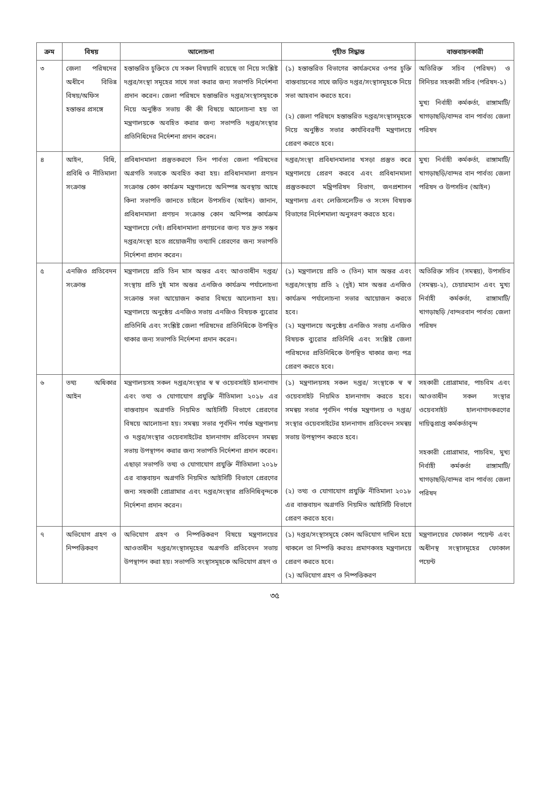| ক্রম | বিষয় | আলোচনা | গৃহীত সিদ্ধান্ত | বাস্তবায়নকারী |
| --- | --- | --- | --- | --- |
| ৩ | জেলা পরিষদের অধীনে বিভিন্ন বিষয়/অফিস হস্তান্তর প্রসঙ্গে | হস্তান্তরিত চুক্তিতে যে সকল বিষয়াদি রয়েছে তা নিয়ে সংশ্লিষ্ট দপ্তর/সংস্থা সমূহের সাথে সভা করার জন্য সভাপতি নির্দেশনা প্রদান করেন। জেলা পরিষদে হস্তান্তরিত দপ্তর/সংস্থাসমূহকে নিয়ে অনুষ্ঠিত সভায় কী কী বিষয়ে আলোচনা হয় তা মন্ত্রণালয়কে অবহিত করার জন্য সভাপতি দপ্তর/সংস্থার প্রতিনিধিদের নির্দেশনা প্রদান করেন। | (১) হস্তান্তরিত বিভাগের কার্যক্রমের ওপর চুক্তি বাস্তবায়নের সাথে জড়িত দপ্তর/সংস্থাসমূহকে নিয়ে সভা আহবান করতে হবে। (২) জেলা পরিষদে হস্তান্তরিত দপ্তর/সংস্থাসমূহকে নিয়ে অনুষ্ঠিত সভার কার্যবিবরণী মন্ত্রণালয়ে প্রেরণ করতে হবে। | অতিরিক্ত সচিব (পরিষদ) ও সিনিয়র সহকারী সচিব (পরিষদ-১) মুখ্য নির্বাহী কর্মকর্তা, রাঙ্গামাটি/খাগড়াছড়ি/বান্দর বান পার্বত্য জেলা পরিষদ |
| ৪ | আইন, বিধি, প্রবিধি ও নীতিমালা সংক্রান্ত | প্রবিধানমালা প্রস্তুতকরণে তিন পার্বত্য জেলা পরিষদের অগ্রগতি সভাকে অবহিত করা হয়। প্রবিধানমালা প্রণয়ন সংক্রান্ত কোন কার্যক্রম মন্ত্রণালয়ে অনিষ্পন্ন অবস্থায় আছে কিনা সভাপতি জানতে চাইলে উপসচিব (আইন) জানান, প্রবিধানমালা প্রণয়ন সংক্রান্ত কোন অনিষ্পন্ন কার্যক্রম মন্ত্রণালয়ে নেই। প্রবিধানমালা প্রণয়নের জন্য যত দ্রুত সম্ভব দপ্তর/সংস্থা হতে প্রয়োজনীয় তথ্যাদি প্রেরণের জন্য সভাপতি নির্দেশনা প্রদান করেন। | দপ্তর/সংস্থা প্রবিধানমালার খসড়া প্রস্তুত করে মন্ত্রণালয়ে প্রেরণ করবে এবং প্রবিধানমালা প্রস্তুতকরণে মন্ত্রিপরিষদ বিভাগ, জনপ্রশাসন মন্ত্রণালয় এবং লেজিসলেটিভ ও সংসদ বিষয়ক বিভাগের নির্দেশমালা অনুসরণ করতে হবে। | মুখ্য নির্বাহী কর্মকর্তা, রাঙ্গামাটি/খাগড়াছড়ি/বান্দর বান পার্বত্য জেলা পরিষদ ও উপসচিব (আইন) |
| ৫ | এনজিও প্রতিবেদন সংক্রান্ত | মন্ত্রণালয়ে প্রতি তিন মাস অন্তর এবং আওতাধীন দপ্তর/সংস্থায় প্রতি দুই মাস অন্তর এনজিও কার্যক্রম পর্যালোচনা সংক্রান্ত সভা আয়োজন করার বিষয়ে আলোচনা হয়। মন্ত্রণালয়ে অনুষ্ঠেয় এনজিও সভায় এনজিও বিষয়ক ব্যুরোর প্রতিনিধি এবং সংশ্লিষ্ট জেলা পরিষদের প্রতিনিধিকে উপস্থিত থাকার জন্য সভাপতি নির্দেশনা প্রদান করেন। | (১) মন্ত্রণালয়ে প্রতি ৩ (তিন) মাস অন্তর এবং দপ্তর/সংস্থায় প্রতি ২ (দুই) মাস অন্তর এনজিও কার্যক্রম পর্যালোচনা সভার আয়োজন করতে হবে। (২) মন্ত্রণালয়ে অনুষ্ঠেয় এনজিও সভায় এনজিও বিষয়ক ব্যুরোর প্রতিনিধি এবং সংশ্লিষ্ট জেলা পরিষদের প্রতিনিধিকে উপস্থিত থাকার জন্য পত্র প্রেরণ করতে হবে। | অতিরিক্ত সচিব (সমন্বয়), উপসচিব (সমন্বয়-২), চেয়ারম্যান এবং মুখ্য নির্বাহী কর্মকর্তা, রাঙ্গামাটি/খাগড়াছড়ি /বান্দরবান পার্বত্য জেলা পরিষদ |
| ৬ | তথ্য অধিকার আইন | মন্ত্রণালয়সহ সকল দপ্তর/সংস্থার স্ব স্ব ওয়েবসাইট হালনাগাদ এবং তথ্য ও যোগাযোগ প্রযুক্তি নীতিমালা ২০১৮ এর বাস্তবায়ন অগ্রগতি নিয়মিত আইসিটি বিভাগে প্রেরণের বিষয়ে আলোচনা হয়। সমন্বয় সভার পূর্বদিন পর্যন্ত মন্ত্রণালয় ও দপ্তর/সংস্থার ওয়েবসাইটের হালনাগাদ প্রতিবেদন সমন্বয় সভায় উপস্থাপন করার জন্য সভাপতি নির্দেশনা প্রদান করেন। এছাড়া সভাপতি তথ্য ও যোগাযোগ প্রযুক্তি নীতিমালা ২০১৮ এর বাস্তবায়ন অগ্রগতি নিয়মিত আইসিটি বিভাগে প্রেরণের জন্য সহকারী প্রোগ্রামার এবং দপ্তর/সংস্থার প্রতিনিধিবৃন্দকে নির্দেশনা প্রদান করেন। | (১) মন্ত্রণালয়সহ সকল দপ্তর/ সংস্থাকে স্ব স্ব ওয়েবসাইট নিয়মিত হালনাগাদ করতে হবে। সমন্বয় সভার পূর্বদিন পর্যন্ত মন্ত্রণালয় ও দপ্তর/সংস্থার ওয়েবসাইটের হালনাগাদ প্রতিবেদন সমন্বয় সভায় উপস্থাপন করতে হবে। (২) তথ্য ও যোগাযোগ প্রযুক্তি নীতিমালা ২০১৮ এর বাস্তবায়ন অগ্রগতি নিয়মিত আইসিটি বিভাগে প্রেরণ করতে হবে। | সহকারী প্রোগ্রামার, পাচবিম এবং আওতাধীন সকল সংস্থার ওয়েবসাইট হালনাগাদকরণের দায়িত্বপ্রাপ্ত কর্মকর্তাবৃন্দ সহকারী প্রোগ্রামার, পাচবিম, মুখ্য নির্বাহী কর্মকর্তা রাঙ্গামাটি/খাগড়াছড়ি/বান্দর বান পার্বত্য জেলা পরিষদ |
| ৭ | অভিযোগ গ্রহণ ও নিষ্পত্তিকরণ | অভিযোগ গ্রহণ ও নিষ্পত্তিকরণ বিষয়ে মন্ত্রণালয়ের আওতাধীন দপ্তর/সংস্থাসমূহের অগ্রগতি প্রতিবেদন সভায় উপস্থাপন করা হয়। সভাপতি সংস্থাসমূহকে অভিযোগ গ্রহণ ও | (১) দপ্তর/সংস্থাসমূহে কোন অভিযোগ দাখিল হয়ে থাকলে তা নিষ্পত্তি করতঃ প্রমাণকসহ মন্ত্রণালয়ে প্রেরণ করতে হবে। (২) অভিযোগ গ্রহণ ও নিষ্পত্তিকরণ | মন্ত্রণালয়ের ফোকাল পয়েন্ট এবং অধীনস্থ সংস্থাসমূহের ফোকাল পয়েন্ট |
৩৫